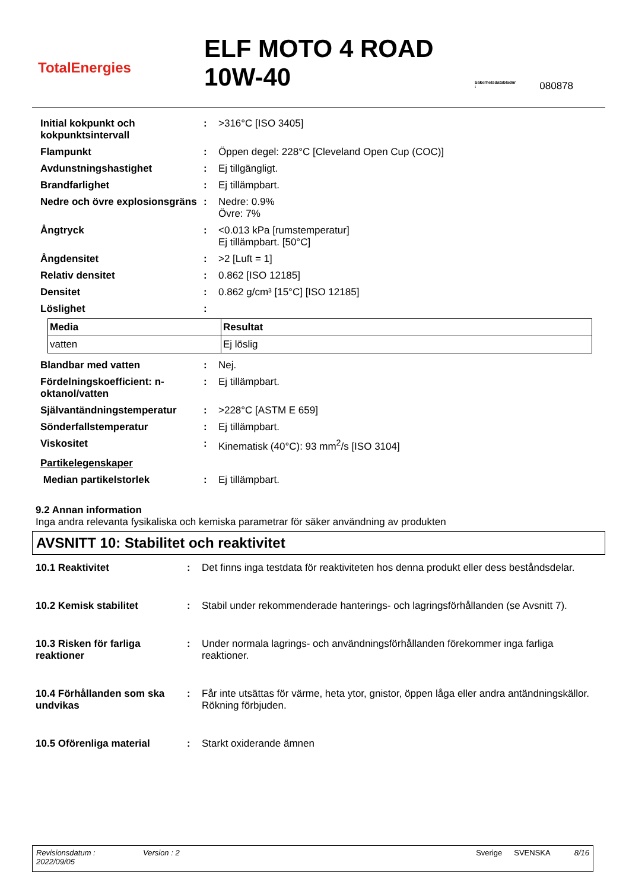TotalEnergies
ELF MOTO 4 ROAD 10W-40
Säkerhetsdatabladnr
:
080878
| Initial kokpunkt och kokpunktsintervall | : | >316°C [ISO 3405] |
| Flampunkt | : | Öppen degel: 228°C [Cleveland Open Cup (COC)] |
| Avdunstningshastighet | : | Ej tillgängligt. |
| Brandfarlighet | : | Ej tillämpbart. |
| Nedre och övre explosionsgräns | : | Nedre: 0.9% Övre: 7% |
| Ångtryck | : | <0.013 kPa [rumstemperatur] Ej tillämpbart. [50°C] |
| Ångdensitet | : | >2 [Luft = 1] |
| Relativ densitet | : | 0.862 [ISO 12185] |
| Densitet | : | 0.862 g/cm³ [15°C] [ISO 12185] |
| Löslighet | : | |
| Media | Resultat |
| --- | --- |
| vatten | Ej löslig |
| Blandbar med vatten | : | Nej. |
| Fördelningskoefficient: n-oktanol/vatten | : | Ej tillämpbart. |
| Självantändningstemperatur | : | >228°C [ASTM E 659] |
| Sönderfallstemperatur | : | Ej tillämpbart. |
| Viskositet | : | Kinematisk (40°C): 93 mm<sup>2</sup>/s [ISO 3104] |
| Partikelegenskaper | | |
| Median partikelstorlek | : | Ej tillämpbart. |
9.2 Annan information
Inga andra relevanta fysikaliska och kemiska parametrar för säker användning av produkten
AVSNITT 10: Stabilitet och reaktivitet
| 10.1 Reaktivitet | : | Det finns inga testdata för reaktiviteten hos denna produkt eller dess beståndsdelar. |
| 10.2 Kemisk stabilitet | : | Stabil under rekommenderade hanterings- och lagringsförhållanden (se Avsnitt 7). |
| 10.3 Risken för farliga reaktioner | : | Under normala lagrings- och användningsförhållanden förekommer inga farliga reaktioner. |
| 10.4 Förhållanden som ska undvikas | : | Får inte utsättas för värme, heta ytor, gnistor, öppen låga eller andra antändningskällor. Rökning förbjuden. |
| 10.5 Oförenliga material | : | Starkt oxiderande ämnen |
Revisionsdatum :
2022/09/05
Version : 2 Sverige SVENSKA 8/16